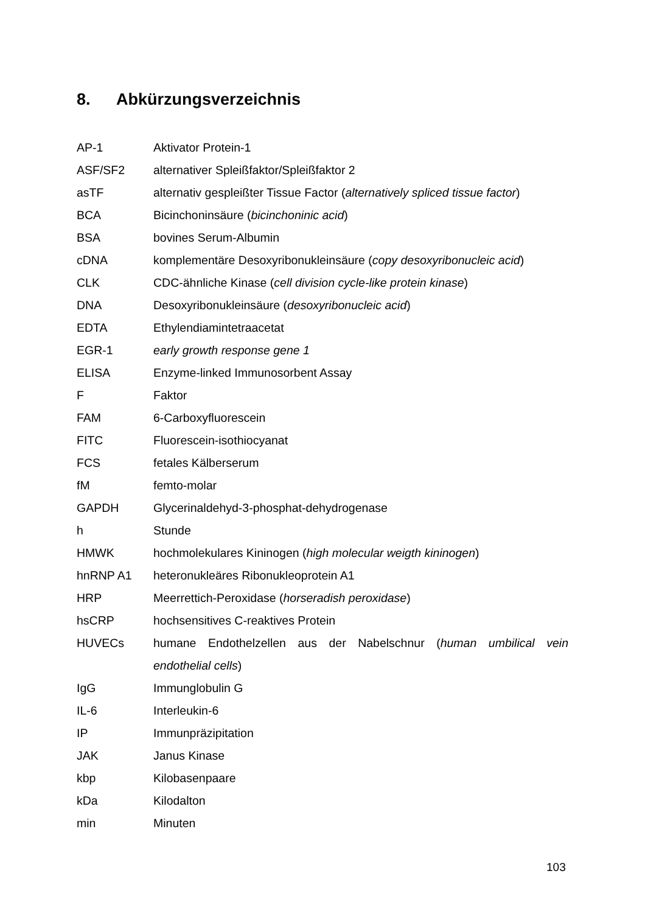8. Abkürzungsverzeichnis
AP-1 Aktivator Protein-1
ASF/SF2 alternativer Spleißfaktor/Spleißfaktor 2
asTF alternativ gespleißter Tissue Factor (alternatively spliced tissue factor)
BCA Bicinchoninsäure (bicinchoninic acid)
BSA bovines Serum-Albumin
cDNA komplementäre Desoxyribonukleinsäure (copy desoxyribonucleic acid)
CLK CDC-ähnliche Kinase (cell division cycle-like protein kinase)
DNA Desoxyribonukleinsäure (desoxyribonucleic acid)
EDTA Ethylendiamintetraacetat
EGR-1 early growth response gene 1
ELISA Enzyme-linked Immunosorbent Assay
F Faktor
FAM 6-Carboxyfluorescein
FITC Fluorescein-isothiocyanat
FCS fetales Kälberserum
fM femto-molar
GAPDH Glycerinaldehyd-3-phosphat-dehydrogenase
h Stunde
HMWK hochmolekulares Kininogen (high molecular weigth kininogen)
hnRNP A1 heteronukleäres Ribonukleoprotein A1
HRP Meerrettich-Peroxidase (horseradish peroxidase)
hsCRP hochsensitives C-reaktives Protein
HUVECs humane Endothelzellen aus der Nabelschnur (human umbilical vein endothelial cells)
IgG Immunglobulin G
IL-6 Interleukin-6
IP Immunpräzipitation
JAK Janus Kinase
kbp Kilobasenpaare
kDa Kilodalton
min Minuten
103